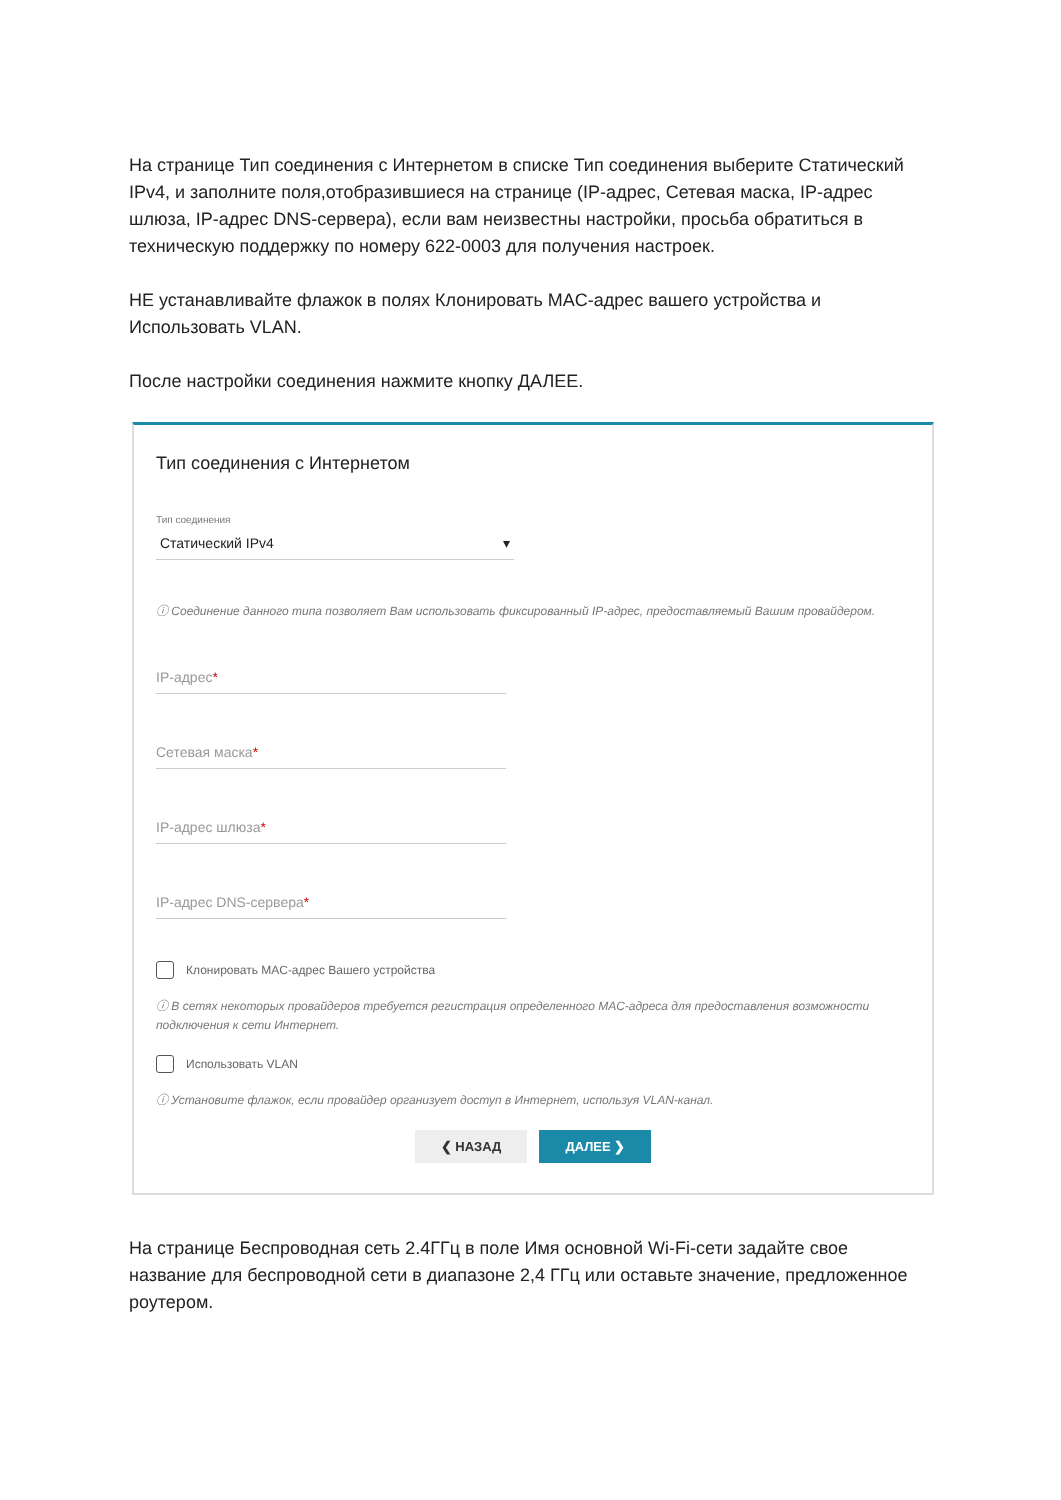На странице Тип соединения с Интернетом в списке Тип соединения выберите Статический IPv4, и заполните поля,отобразившиеся на странице (IP-адрес, Сетевая маска, IP-адрес шлюза, IP-адрес DNS-сервера), если вам неизвестны настройки, просьба обратиться в техническую поддержку по номеру 622-0003 для получения настроек.
НЕ устанавливайте флажок в полях Клонировать MAC-адрес вашего устройства и Использовать VLAN.
После настройки соединения нажмите кнопку ДАЛЕЕ.
Тип соединения с Интернетом
Тип соединения
Статический IPv4 ▾
ⓘ Соединение данного типа позволяет Вам использовать фиксированный IP-адрес, предоставляемый Вашим провайдером.
IP-адрес*
Сетевая маска*
IP-адрес шлюза*
IP-адрес DNS-сервера*
Клонировать MAC-адрес Вашего устройства
ⓘ В сетях некоторых провайдеров требуется регистрация определенного MAC-адреса для предоставления возможности подключения к сети Интернет.
Использовать VLAN
ⓘ Установите флажок, если провайдер организует доступ в Интернет, используя VLAN-канал.
❮ НАЗАД ДАЛЕЕ ❯
На странице Беспроводная сеть 2.4ГГц в поле Имя основной Wi-Fi-сети задайте свое название для беспроводной сети в диапазоне 2,4 ГГц или оставьте значение, предложенное роутером.